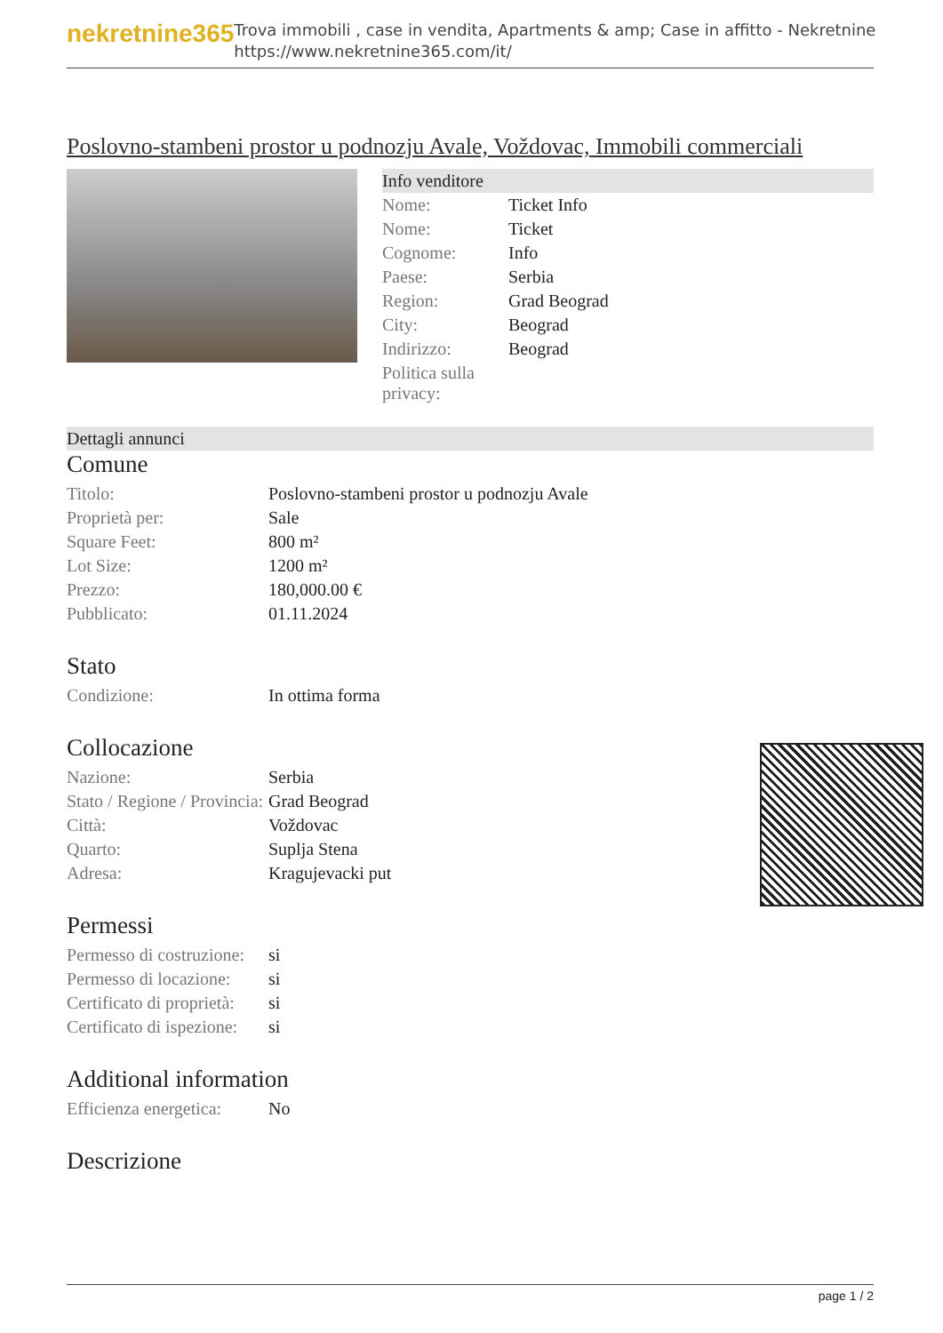nekretnine365
Trova immobili , case in vendita, Apartments & amp; Case in affitto - Nekretnine
https://www.nekretnine365.com/it/
Poslovno-stambeni prostor u podnozju Avale, Voždovac, Immobili commerciali
Info venditore
| Nome: | Ticket Info |
| Nome: | Ticket |
| Cognome: | Info |
| Paese: | Serbia |
| Region: | Grad Beograd |
| City: | Beograd |
| Indirizzo: | Beograd |
| Politica sulla privacy: | |
Dettagli annunci
Comune
| Titolo: | Poslovno-stambeni prostor u podnozju Avale |
| Proprietà per: | Sale |
| Square Feet: | 800 m² |
| Lot Size: | 1200 m² |
| Prezzo: | 180,000.00 € |
| Pubblicato: | 01.11.2024 |
Stato
| Condizione: | In ottima forma |
Collocazione
| Nazione: | Serbia |
| Stato / Regione / Provincia: | Grad Beograd |
| Città: | Voždovac |
| Quarto: | Suplja Stena |
| Adresa: | Kragujevacki put |
Permessi
| Permesso di costruzione: | si |
| Permesso di locazione: | si |
| Certificato di proprietà: | si |
| Certificato di ispezione: | si |
Additional information
| Efficienza energetica: | No |
Descrizione
page 1 / 2